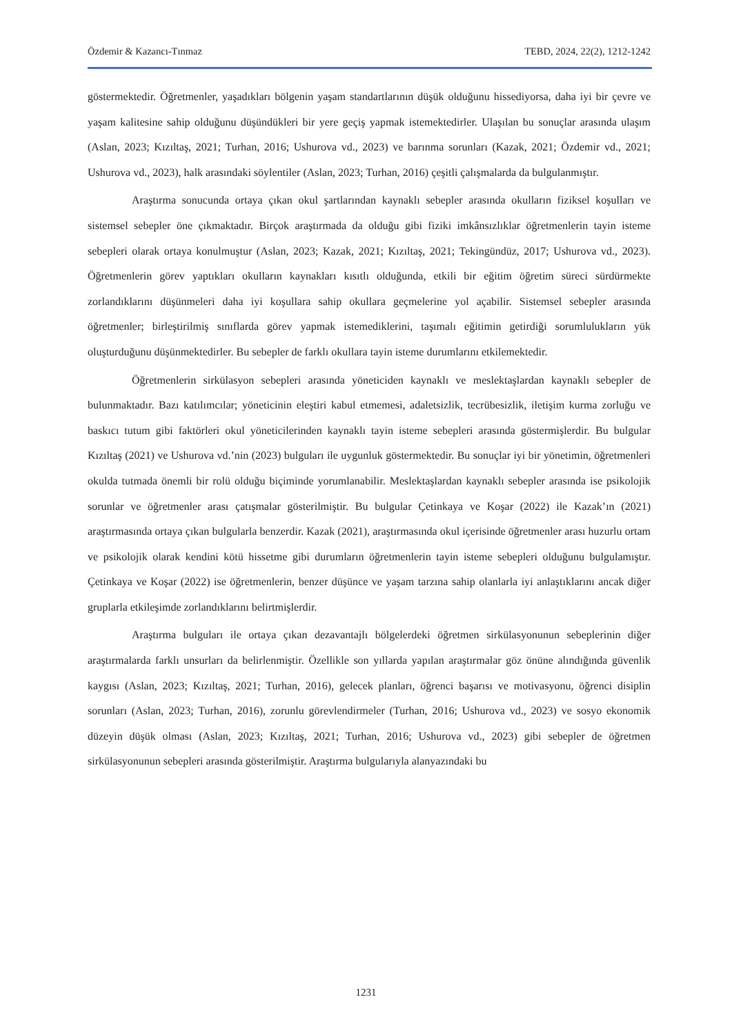Özdemir & Kazancı-Tınmaz TEBD, 2024, 22(2), 1212-1242
göstermektedir. Öğretmenler, yaşadıkları bölgenin yaşam standartlarının düşük olduğunu hissediyorsa, daha iyi bir çevre ve yaşam kalitesine sahip olduğunu düşündükleri bir yere geçiş yapmak istemektedirler. Ulaşılan bu sonuçlar arasında ulaşım (Aslan, 2023; Kızıltaş, 2021; Turhan, 2016; Ushurova vd., 2023) ve barınma sorunları (Kazak, 2021; Özdemir vd., 2021; Ushurova vd., 2023), halk arasındaki söylentiler (Aslan, 2023; Turhan, 2016) çeşitli çalışmalarda da bulgulanmıştır.
Araştırma sonucunda ortaya çıkan okul şartlarından kaynaklı sebepler arasında okulların fiziksel koşulları ve sistemsel sebepler öne çıkmaktadır. Birçok araştırmada da olduğu gibi fiziki imkânsızlıklar öğretmenlerin tayin isteme sebepleri olarak ortaya konulmuştur (Aslan, 2023; Kazak, 2021; Kızıltaş, 2021; Tekingündüz, 2017; Ushurova vd., 2023). Öğretmenlerin görev yaptıkları okulların kaynakları kısıtlı olduğunda, etkili bir eğitim öğretim süreci sürdürmekte zorlandıklarını düşünmeleri daha iyi koşullara sahip okullara geçmelerine yol açabilir. Sistemsel sebepler arasında öğretmenler; birleştirilmiş sınıflarda görev yapmak istemediklerini, taşımalı eğitimin getirdiği sorumlulukların yük oluşturduğunu düşünmektedirler. Bu sebepler de farklı okullara tayin isteme durumlarını etkilemektedir.
Öğretmenlerin sirkülasyon sebepleri arasında yöneticiden kaynaklı ve meslektaşlardan kaynaklı sebepler de bulunmaktadır. Bazı katılımcılar; yöneticinin eleştiri kabul etmemesi, adaletsizlik, tecrübesizlik, iletişim kurma zorluğu ve baskıcı tutum gibi faktörleri okul yöneticilerinden kaynaklı tayin isteme sebepleri arasında göstermişlerdir. Bu bulgular Kızıltaş (2021) ve Ushurova vd.’nin (2023) bulguları ile uygunluk göstermektedir. Bu sonuçlar iyi bir yönetimin, öğretmenleri okulda tutmada önemli bir rolü olduğu biçiminde yorumlanabilir. Meslektaşlardan kaynaklı sebepler arasında ise psikolojik sorunlar ve öğretmenler arası çatışmalar gösterilmiştir. Bu bulgular Çetinkaya ve Koşar (2022) ile Kazak’ın (2021) araştırmasında ortaya çıkan bulgularla benzerdir. Kazak (2021), araştırmasında okul içerisinde öğretmenler arası huzurlu ortam ve psikolojik olarak kendini kötü hissetme gibi durumların öğretmenlerin tayin isteme sebepleri olduğunu bulgulamıştır. Çetinkaya ve Koşar (2022) ise öğretmenlerin, benzer düşünce ve yaşam tarzına sahip olanlarla iyi anlaştıklarını ancak diğer gruplarla etkileşimde zorlandıklarını belirtmişlerdir.
Araştırma bulguları ile ortaya çıkan dezavantajlı bölgelerdeki öğretmen sirkülasyonunun sebeplerinin diğer araştırmalarda farklı unsurları da belirlenmiştir. Özellikle son yıllarda yapılan araştırmalar göz önüne alındığında güvenlik kaygısı (Aslan, 2023; Kızıltaş, 2021; Turhan, 2016), gelecek planları, öğrenci başarısı ve motivasyonu, öğrenci disiplin sorunları (Aslan, 2023; Turhan, 2016), zorunlu görevlendirmeler (Turhan, 2016; Ushurova vd., 2023) ve sosyo ekonomik düzeyin düşük olması (Aslan, 2023; Kızıltaş, 2021; Turhan, 2016; Ushurova vd., 2023) gibi sebepler de öğretmen sirkülasyonunun sebepleri arasında gösterilmiştir. Araştırma bulgularıyla alanyazındaki bu
1231